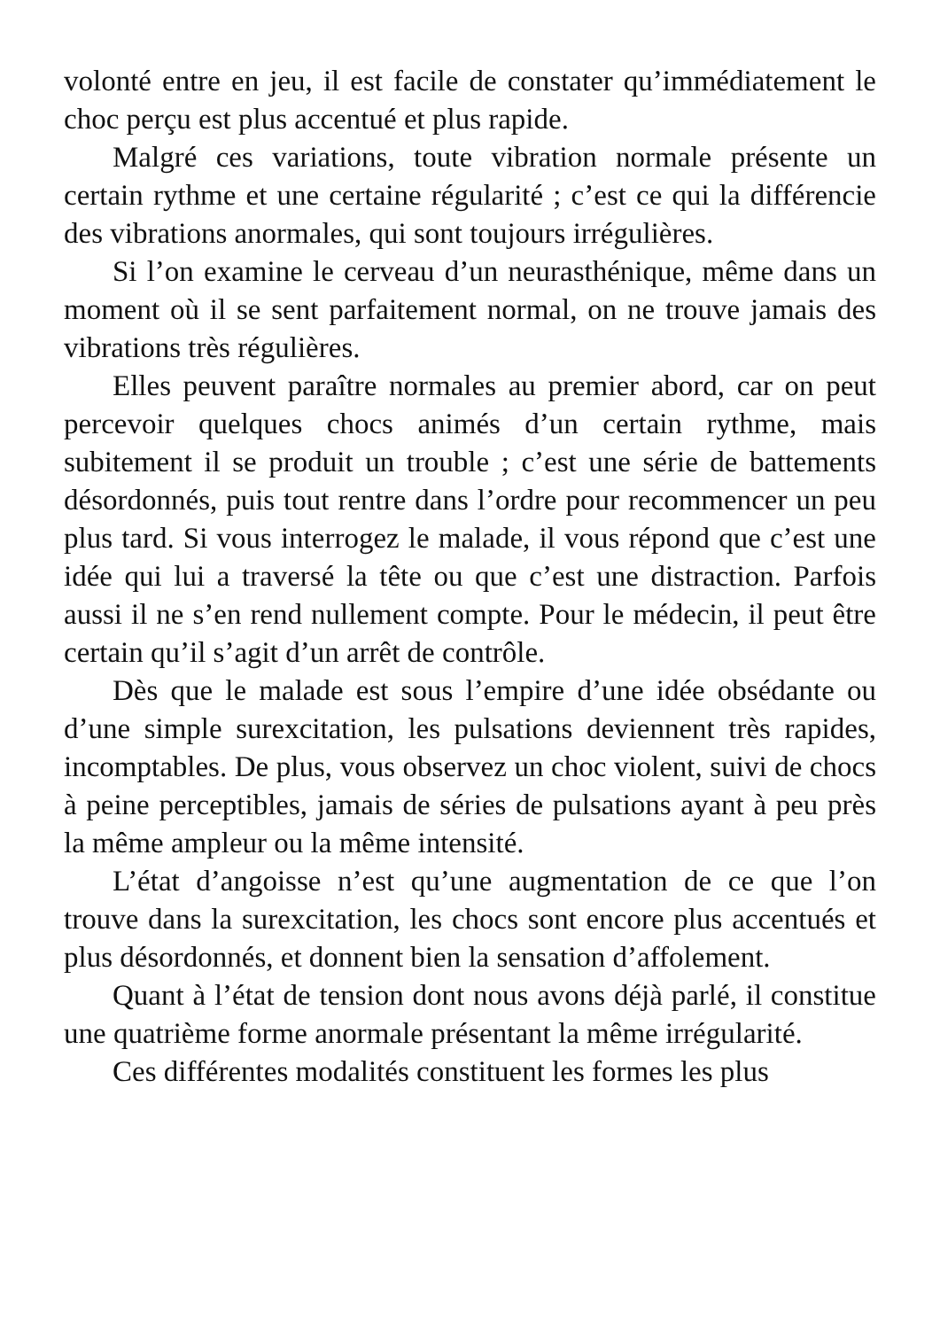volonté entre en jeu, il est facile de constater qu’immédiatement le choc perçu est plus accentué et plus rapide.
Malgré ces variations, toute vibration normale présente un certain rythme et une certaine régularité ; c’est ce qui la différencie des vibrations anormales, qui sont toujours irrégulières.
Si l’on examine le cerveau d’un neurasthénique, même dans un moment où il se sent parfaitement normal, on ne trouve jamais des vibrations très régulières.
Elles peuvent paraître normales au premier abord, car on peut percevoir quelques chocs animés d’un certain rythme, mais subitement il se produit un trouble ; c’est une série de battements désordonnés, puis tout rentre dans l’ordre pour recommencer un peu plus tard. Si vous interrogez le malade, il vous répond que c’est une idée qui lui a traversé la tête ou que c’est une distraction. Parfois aussi il ne s’en rend nullement compte. Pour le médecin, il peut être certain qu’il s’agit d’un arrêt de contrôle.
Dès que le malade est sous l’empire d’une idée obsédante ou d’une simple surexcitation, les pulsations deviennent très rapides, incomptables. De plus, vous observez un choc violent, suivi de chocs à peine perceptibles, jamais de séries de pulsations ayant à peu près la même ampleur ou la même intensité.
L’état d’angoisse n’est qu’une augmentation de ce que l’on trouve dans la surexcitation, les chocs sont encore plus accentués et plus désordonnés, et donnent bien la sensation d’affolement.
Quant à l’état de tension dont nous avons déjà parlé, il constitue une quatrième forme anormale présentant la même irrégularité.
Ces différentes modalités constituent les formes les plus